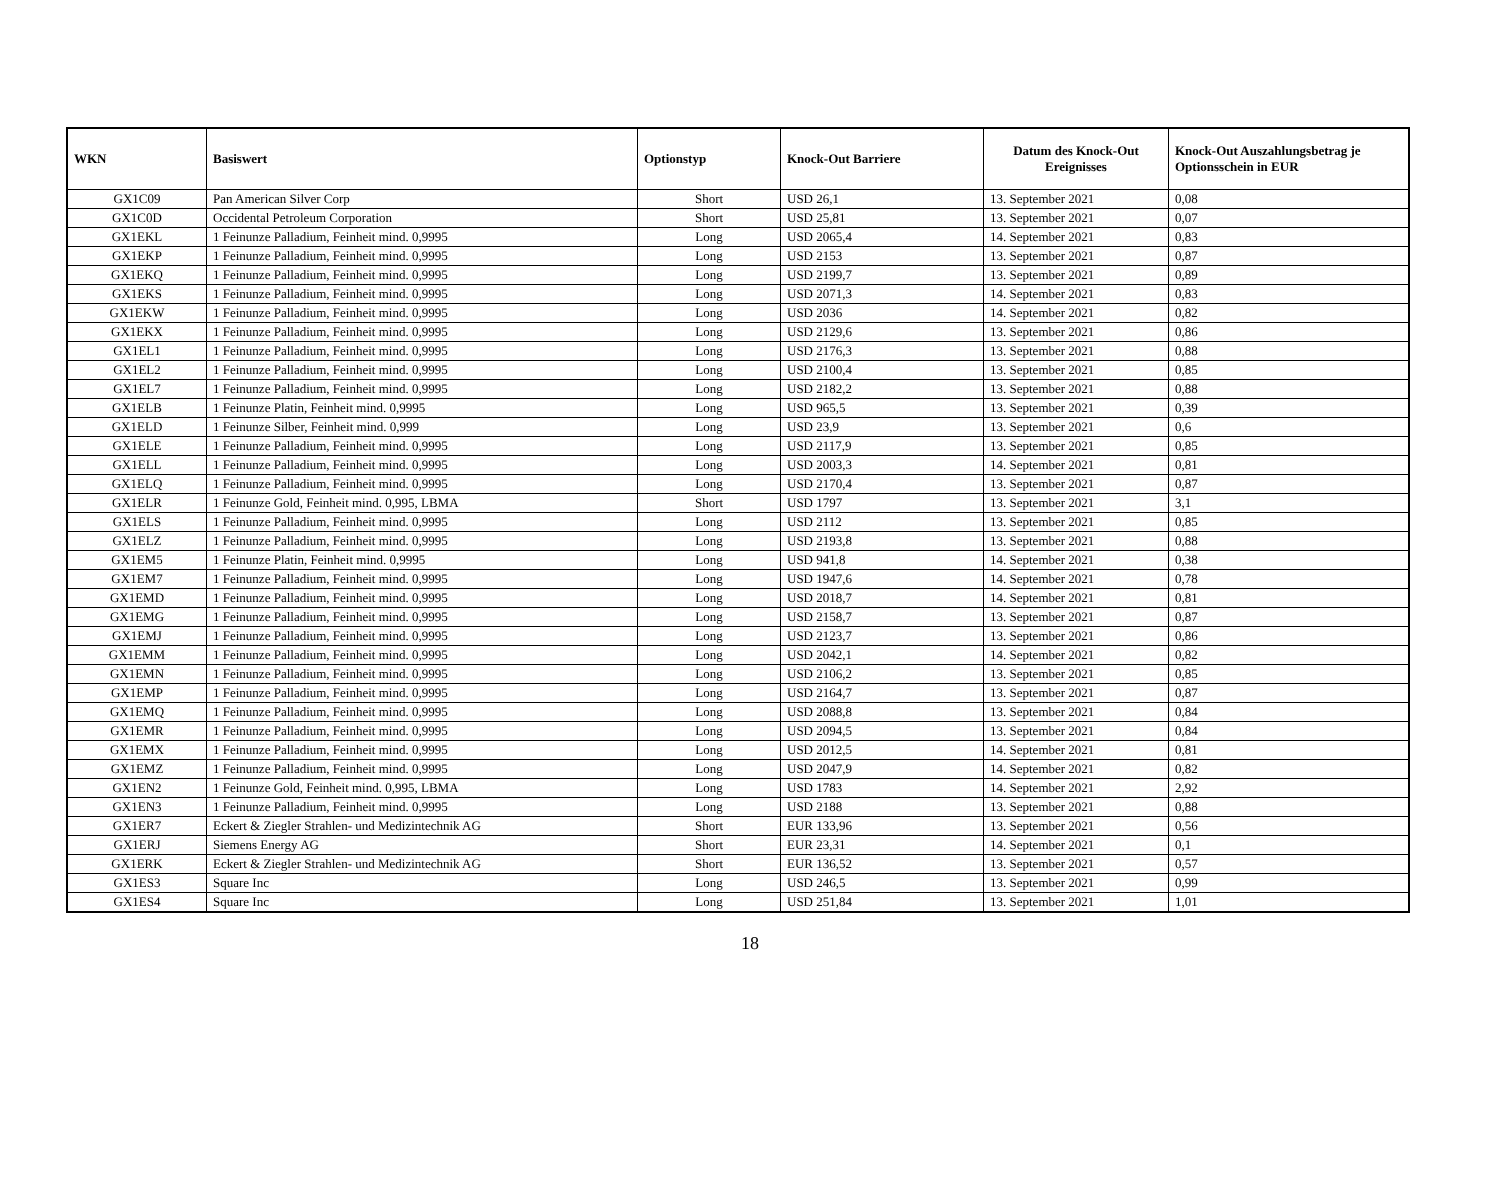| WKN | Basiswert | Optionstyp | Knock-Out Barriere | Datum des Knock-Out Ereignisses | Knock-Out Auszahlungsbetrag je Optionsschein in EUR |
| --- | --- | --- | --- | --- | --- |
| GX1C09 | Pan American Silver Corp | Short | USD 26,1 | 13. September 2021 | 0,08 |
| GX1C0D | Occidental Petroleum Corporation | Short | USD 25,81 | 13. September 2021 | 0,07 |
| GX1EKL | 1 Feinunze Palladium, Feinheit mind. 0,9995 | Long | USD 2065,4 | 14. September 2021 | 0,83 |
| GX1EKP | 1 Feinunze Palladium, Feinheit mind. 0,9995 | Long | USD 2153 | 13. September 2021 | 0,87 |
| GX1EKQ | 1 Feinunze Palladium, Feinheit mind. 0,9995 | Long | USD 2199,7 | 13. September 2021 | 0,89 |
| GX1EKS | 1 Feinunze Palladium, Feinheit mind. 0,9995 | Long | USD 2071,3 | 14. September 2021 | 0,83 |
| GX1EKW | 1 Feinunze Palladium, Feinheit mind. 0,9995 | Long | USD 2036 | 14. September 2021 | 0,82 |
| GX1EKX | 1 Feinunze Palladium, Feinheit mind. 0,9995 | Long | USD 2129,6 | 13. September 2021 | 0,86 |
| GX1EL1 | 1 Feinunze Palladium, Feinheit mind. 0,9995 | Long | USD 2176,3 | 13. September 2021 | 0,88 |
| GX1EL2 | 1 Feinunze Palladium, Feinheit mind. 0,9995 | Long | USD 2100,4 | 13. September 2021 | 0,85 |
| GX1EL7 | 1 Feinunze Palladium, Feinheit mind. 0,9995 | Long | USD 2182,2 | 13. September 2021 | 0,88 |
| GX1ELB | 1 Feinunze Platin, Feinheit mind. 0,9995 | Long | USD 965,5 | 13. September 2021 | 0,39 |
| GX1ELD | 1 Feinunze Silber, Feinheit mind. 0,999 | Long | USD 23,9 | 13. September 2021 | 0,6 |
| GX1ELE | 1 Feinunze Palladium, Feinheit mind. 0,9995 | Long | USD 2117,9 | 13. September 2021 | 0,85 |
| GX1ELL | 1 Feinunze Palladium, Feinheit mind. 0,9995 | Long | USD 2003,3 | 14. September 2021 | 0,81 |
| GX1ELQ | 1 Feinunze Palladium, Feinheit mind. 0,9995 | Long | USD 2170,4 | 13. September 2021 | 0,87 |
| GX1ELR | 1 Feinunze Gold, Feinheit mind. 0,995, LBMA | Short | USD 1797 | 13. September 2021 | 3,1 |
| GX1ELS | 1 Feinunze Palladium, Feinheit mind. 0,9995 | Long | USD 2112 | 13. September 2021 | 0,85 |
| GX1ELZ | 1 Feinunze Palladium, Feinheit mind. 0,9995 | Long | USD 2193,8 | 13. September 2021 | 0,88 |
| GX1EM5 | 1 Feinunze Platin, Feinheit mind. 0,9995 | Long | USD 941,8 | 14. September 2021 | 0,38 |
| GX1EM7 | 1 Feinunze Palladium, Feinheit mind. 0,9995 | Long | USD 1947,6 | 14. September 2021 | 0,78 |
| GX1EMD | 1 Feinunze Palladium, Feinheit mind. 0,9995 | Long | USD 2018,7 | 14. September 2021 | 0,81 |
| GX1EMG | 1 Feinunze Palladium, Feinheit mind. 0,9995 | Long | USD 2158,7 | 13. September 2021 | 0,87 |
| GX1EMJ | 1 Feinunze Palladium, Feinheit mind. 0,9995 | Long | USD 2123,7 | 13. September 2021 | 0,86 |
| GX1EMM | 1 Feinunze Palladium, Feinheit mind. 0,9995 | Long | USD 2042,1 | 14. September 2021 | 0,82 |
| GX1EMN | 1 Feinunze Palladium, Feinheit mind. 0,9995 | Long | USD 2106,2 | 13. September 2021 | 0,85 |
| GX1EMP | 1 Feinunze Palladium, Feinheit mind. 0,9995 | Long | USD 2164,7 | 13. September 2021 | 0,87 |
| GX1EMQ | 1 Feinunze Palladium, Feinheit mind. 0,9995 | Long | USD 2088,8 | 13. September 2021 | 0,84 |
| GX1EMR | 1 Feinunze Palladium, Feinheit mind. 0,9995 | Long | USD 2094,5 | 13. September 2021 | 0,84 |
| GX1EMX | 1 Feinunze Palladium, Feinheit mind. 0,9995 | Long | USD 2012,5 | 14. September 2021 | 0,81 |
| GX1EMZ | 1 Feinunze Palladium, Feinheit mind. 0,9995 | Long | USD 2047,9 | 14. September 2021 | 0,82 |
| GX1EN2 | 1 Feinunze Gold, Feinheit mind. 0,995, LBMA | Long | USD 1783 | 14. September 2021 | 2,92 |
| GX1EN3 | 1 Feinunze Palladium, Feinheit mind. 0,9995 | Long | USD 2188 | 13. September 2021 | 0,88 |
| GX1ER7 | Eckert & Ziegler Strahlen- und Medizintechnik AG | Short | EUR 133,96 | 13. September 2021 | 0,56 |
| GX1ERJ | Siemens Energy AG | Short | EUR 23,31 | 14. September 2021 | 0,1 |
| GX1ERK | Eckert & Ziegler Strahlen- und Medizintechnik AG | Short | EUR 136,52 | 13. September 2021 | 0,57 |
| GX1ES3 | Square Inc | Long | USD 246,5 | 13. September 2021 | 0,99 |
| GX1ES4 | Square Inc | Long | USD 251,84 | 13. September 2021 | 1,01 |
18